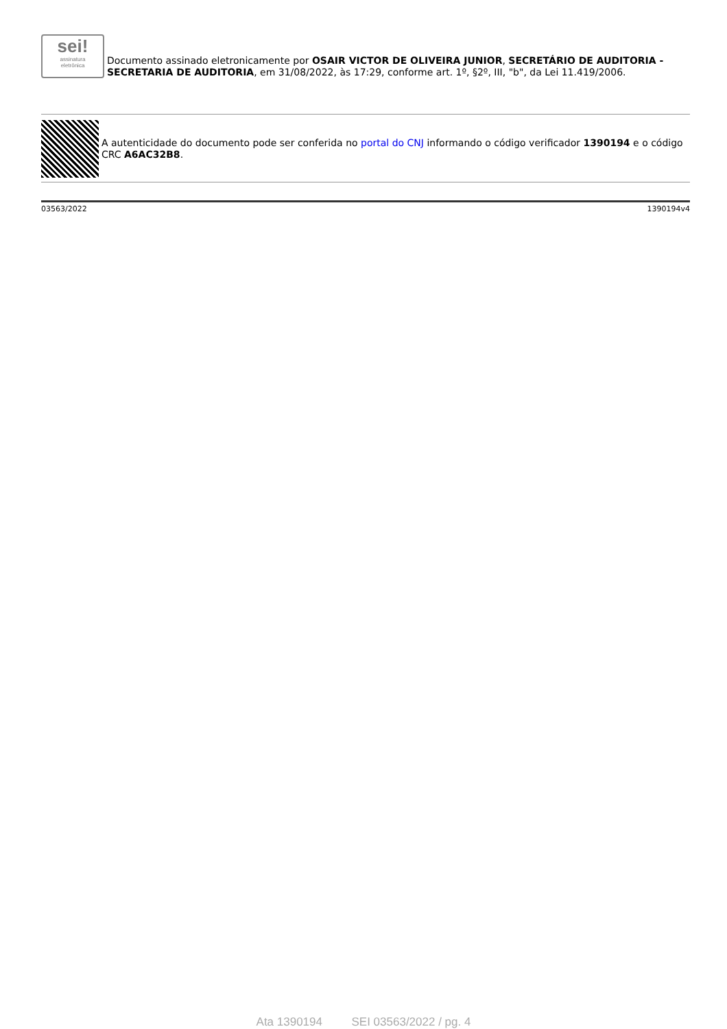sei!
assinatura
eletrônica
Documento assinado eletronicamente por OSAIR VICTOR DE OLIVEIRA JUNIOR, SECRETÁRIO DE AUDITORIA - SECRETARIA DE AUDITORIA, em 31/08/2022, às 17:29, conforme art. 1º, §2º, III, "b", da Lei 11.419/2006.
A autenticidade do documento pode ser conferida no portal do CNJ informando o código verificador 1390194 e o código CRC A6AC32B8.
03563/2022 1390194v4
Ata 1390194 SEI 03563/2022 / pg. 4